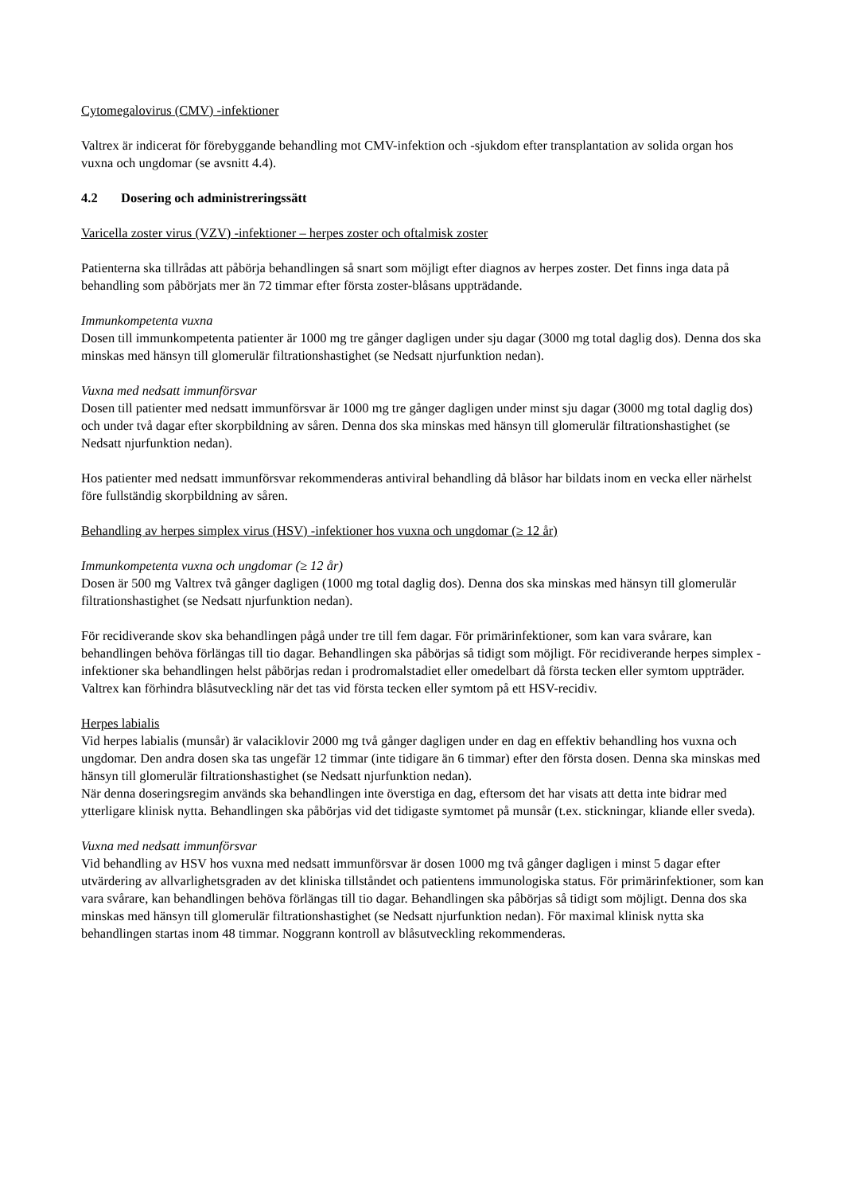Cytomegalovirus (CMV) -infektioner
Valtrex är indicerat för förebyggande behandling mot CMV-infektion och -sjukdom efter transplantation av solida organ hos vuxna och ungdomar (se avsnitt 4.4).
4.2 Dosering och administreringssätt
Varicella zoster virus (VZV) -infektioner – herpes zoster och oftalmisk zoster
Patienterna ska tillrådas att påbörja behandlingen så snart som möjligt efter diagnos av herpes zoster. Det finns inga data på behandling som påbörjats mer än 72 timmar efter första zoster-blåsans uppträdande.
Immunkompetenta vuxna
Dosen till immunkompetenta patienter är 1000 mg tre gånger dagligen under sju dagar (3000 mg total daglig dos). Denna dos ska minskas med hänsyn till glomerulär filtrationshastighet (se Nedsatt njurfunktion nedan).
Vuxna med nedsatt immunförsvar
Dosen till patienter med nedsatt immunförsvar är 1000 mg tre gånger dagligen under minst sju dagar (3000 mg total daglig dos) och under två dagar efter skorpbildning av såren. Denna dos ska minskas med hänsyn till glomerulär filtrationshastighet (se Nedsatt njurfunktion nedan).
Hos patienter med nedsatt immunförsvar rekommenderas antiviral behandling då blåsor har bildats inom en vecka eller närhelst före fullständig skorpbildning av såren.
Behandling av herpes simplex virus (HSV) -infektioner hos vuxna och ungdomar (≥ 12 år)
Immunkompetenta vuxna och ungdomar (≥ 12 år)
Dosen är 500 mg Valtrex två gånger dagligen (1000 mg total daglig dos). Denna dos ska minskas med hänsyn till glomerulär filtrationshastighet (se Nedsatt njurfunktion nedan).
För recidiverande skov ska behandlingen pågå under tre till fem dagar. För primärinfektioner, som kan vara svårare, kan behandlingen behöva förlängas till tio dagar. Behandlingen ska påbörjas så tidigt som möjligt. För recidiverande herpes simplex -infektioner ska behandlingen helst påbörjas redan i prodromalstadiet eller omedelbart då första tecken eller symtom uppträder. Valtrex kan förhindra blåsutveckling när det tas vid första tecken eller symtom på ett HSV-recidiv.
Herpes labialis
Vid herpes labialis (munsår) är valaciklovir 2000 mg två gånger dagligen under en dag en effektiv behandling hos vuxna och ungdomar. Den andra dosen ska tas ungefär 12 timmar (inte tidigare än 6 timmar) efter den första dosen. Denna ska minskas med hänsyn till glomerulär filtrationshastighet (se Nedsatt njurfunktion nedan).
När denna doseringsregim används ska behandlingen inte överstiga en dag, eftersom det har visats att detta inte bidrar med ytterligare klinisk nytta. Behandlingen ska påbörjas vid det tidigaste symtomet på munsår (t.ex. stickningar, kliande eller sveda).
Vuxna med nedsatt immunförsvar
Vid behandling av HSV hos vuxna med nedsatt immunförsvar är dosen 1000 mg två gånger dagligen i minst 5 dagar efter utvärdering av allvarlighetsgraden av det kliniska tillståndet och patientens immunologiska status. För primärinfektioner, som kan vara svårare, kan behandlingen behöva förlängas till tio dagar. Behandlingen ska påbörjas så tidigt som möjligt. Denna dos ska minskas med hänsyn till glomerulär filtrationshastighet (se Nedsatt njurfunktion nedan). För maximal klinisk nytta ska behandlingen startas inom 48 timmar. Noggrann kontroll av blåsutveckling rekommenderas.